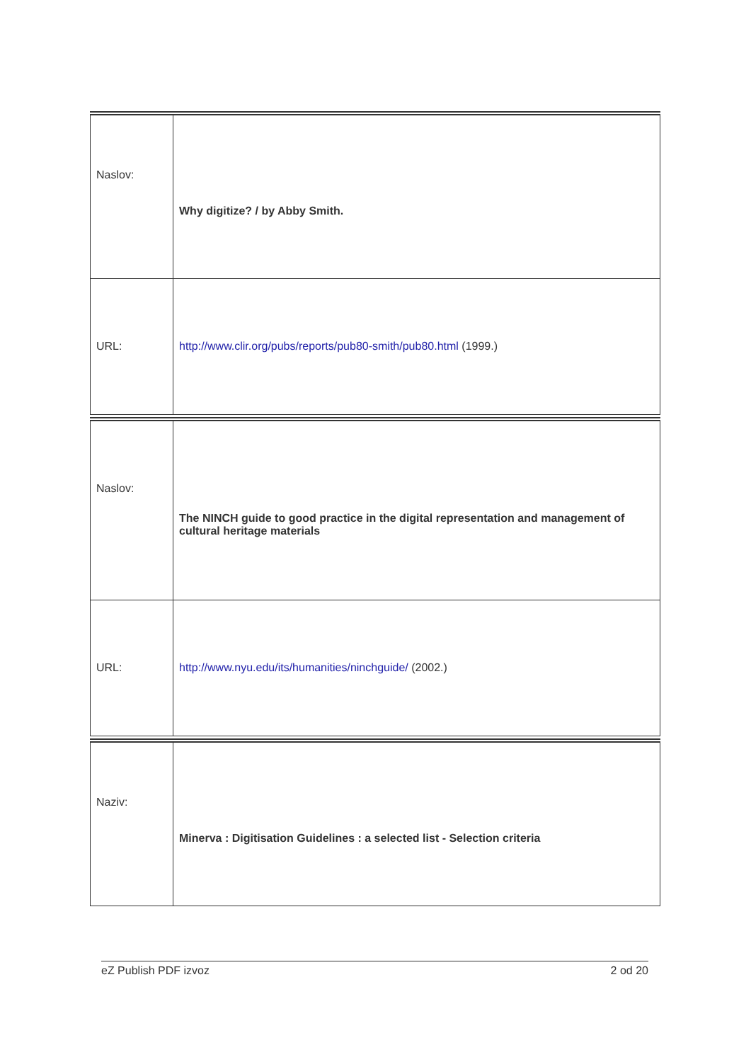| Naslov: | Why digitize? / by Abby Smith. |
| URL: | http://www.clir.org/pubs/reports/pub80-smith/pub80.html (1999.) |
| Naslov: | The NINCH guide to good practice in the digital representation and management of cultural heritage materials |
| URL: | http://www.nyu.edu/its/humanities/ninchguide/ (2002.) |
| Naziv: | Minerva : Digitisation Guidelines : a selected list - Selection criteria |
eZ Publish PDF izvoz 2 od 20